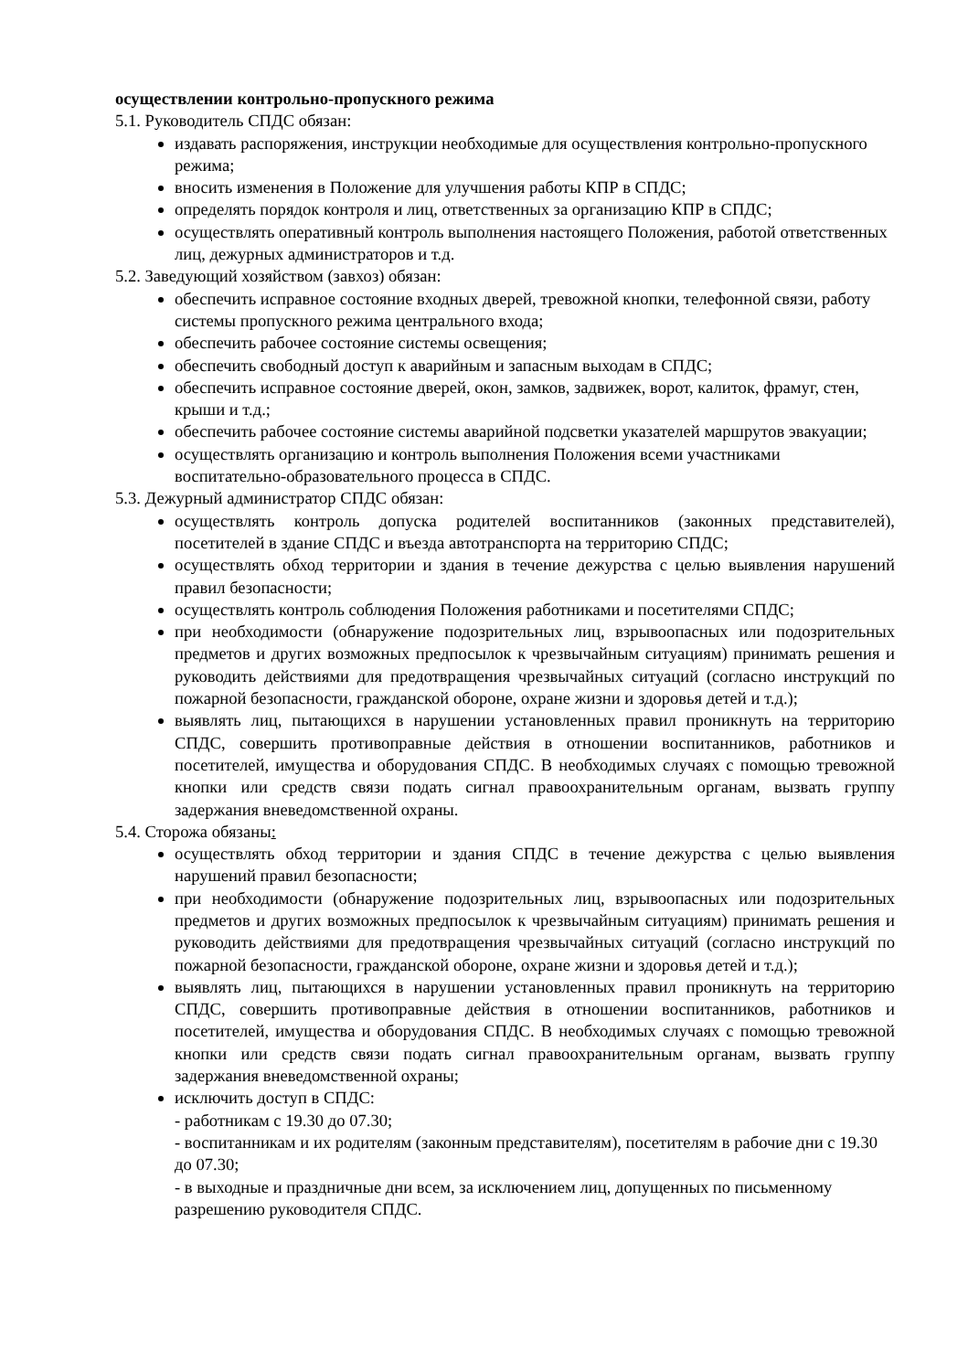осуществлении контрольно-пропускного режима
5.1. Руководитель СПДС обязан:
издавать распоряжения, инструкции необходимые для осуществления контрольно-пропускного режима;
вносить изменения в Положение для улучшения работы КПР в СПДС;
определять порядок контроля и лиц, ответственных за организацию КПР в СПДС;
осуществлять оперативный контроль выполнения настоящего Положения, работой ответственных лиц, дежурных администраторов и т.д.
5.2. Заведующий хозяйством (завхоз) обязан:
обеспечить исправное состояние входных дверей, тревожной кнопки, телефонной связи, работу системы пропускного режима центрального входа;
обеспечить рабочее состояние системы освещения;
обеспечить свободный доступ к аварийным и запасным выходам в СПДС;
обеспечить исправное состояние дверей, окон, замков, задвижек, ворот, калиток, фрамуг, стен, крыши и т.д.;
обеспечить рабочее состояние системы аварийной подсветки указателей маршрутов эвакуации;
осуществлять организацию и контроль выполнения Положения всеми участниками воспитательно-образовательного процесса в СПДС.
5.3. Дежурный администратор СПДС обязан:
осуществлять контроль допуска родителей воспитанников (законных представителей), посетителей в здание СПДС и въезда автотранспорта на территорию СПДС;
осуществлять обход территории и здания в течение дежурства с целью выявления нарушений правил безопасности;
осуществлять контроль соблюдения Положения работниками и посетителями СПДС;
при необходимости (обнаружение подозрительных лиц, взрывоопасных или подозрительных предметов и других возможных предпосылок к чрезвычайным ситуациям) принимать решения и руководить действиями для предотвращения чрезвычайных ситуаций (согласно инструкций по пожарной безопасности, гражданской обороне, охране жизни и здоровья детей и т.д.);
выявлять лиц, пытающихся в нарушении установленных правил проникнуть на территорию СПДС, совершить противоправные действия в отношении воспитанников, работников и посетителей, имущества и оборудования СПДС. В необходимых случаях с помощью тревожной кнопки или средств связи подать сигнал правоохранительным органам, вызвать группу задержания вневедомственной охраны.
5.4. Сторожа обязаны:
осуществлять обход территории и здания СПДС в течение дежурства с целью выявления нарушений правил безопасности;
при необходимости (обнаружение подозрительных лиц, взрывоопасных или подозрительных предметов и других возможных предпосылок к чрезвычайным ситуациям) принимать решения и руководить действиями для предотвращения чрезвычайных ситуаций (согласно инструкций по пожарной безопасности, гражданской обороне, охране жизни и здоровья детей и т.д.);
выявлять лиц, пытающихся в нарушении установленных правил проникнуть на территорию СПДС, совершить противоправные действия в отношении воспитанников, работников и посетителей, имущества и оборудования СПДС. В необходимых случаях с помощью тревожной кнопки или средств связи подать сигнал правоохранительным органам, вызвать группу задержания вневедомственной охраны;
исключить доступ в СПДС:
- работникам с 19.30 до 07.30;
- воспитанникам и их родителям (законным представителям), посетителям в рабочие дни с 19.30 до 07.30;
- в выходные и праздничные дни всем, за исключением лиц, допущенных по письменному разрешению руководителя СПДС.